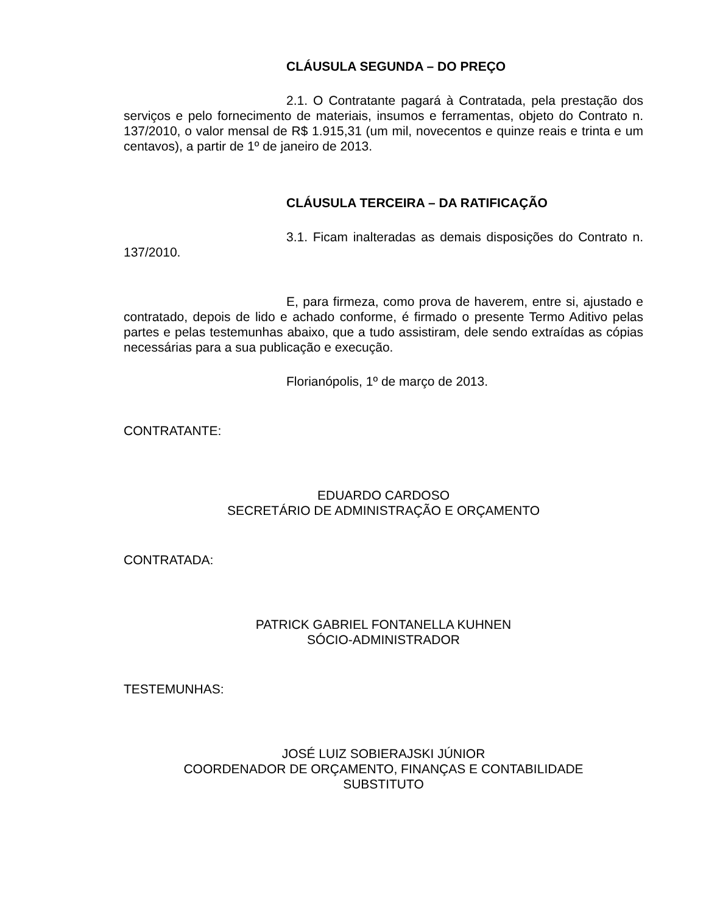CLÁUSULA SEGUNDA – DO PREÇO
2.1. O Contratante pagará à Contratada, pela prestação dos serviços e pelo fornecimento de materiais, insumos e ferramentas, objeto do Contrato n. 137/2010, o valor mensal de R$ 1.915,31 (um mil, novecentos e quinze reais e trinta e um centavos), a partir de 1º de janeiro de 2013.
CLÁUSULA TERCEIRA – DA RATIFICAÇÃO
3.1. Ficam inalteradas as demais disposições do Contrato n. 137/2010.
E, para firmeza, como prova de haverem, entre si, ajustado e contratado, depois de lido e achado conforme, é firmado o presente Termo Aditivo pelas partes e pelas testemunhas abaixo, que a tudo assistiram, dele sendo extraídas as cópias necessárias para a sua publicação e execução.
Florianópolis, 1º de março de 2013.
CONTRATANTE:
EDUARDO CARDOSO
SECRETÁRIO DE ADMINISTRAÇÃO E ORÇAMENTO
CONTRATADA:
PATRICK GABRIEL FONTANELLA KUHNEN
SÓCIO-ADMINISTRADOR
TESTEMUNHAS:
JOSÉ LUIZ SOBIERAJSKI JÚNIOR
COORDENADOR DE ORÇAMENTO, FINANÇAS E CONTABILIDADE
SUBSTITUTO